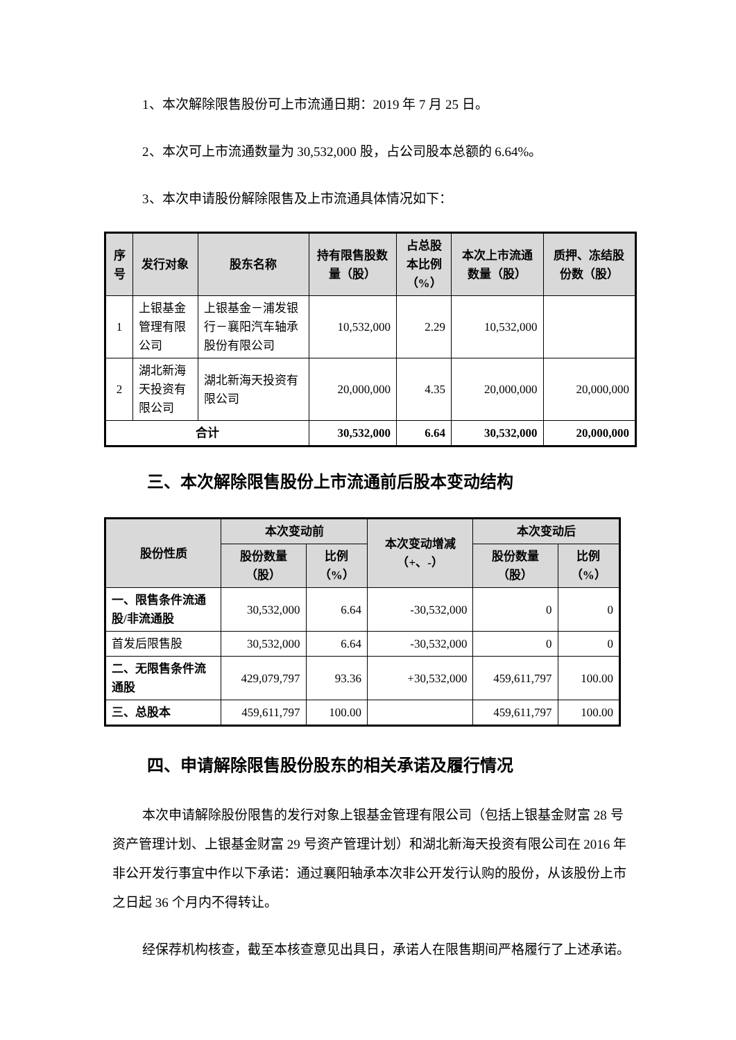1、本次解除限售股份可上市流通日期：2019 年 7 月 25 日。
2、本次可上市流通数量为 30,532,000 股，占公司股本总额的 6.64%。
3、本次申请股份解除限售及上市流通具体情况如下：
| 序号 | 发行对象 | 股东名称 | 持有限售股数量（股） | 占总股本比例（%） | 本次上市流通数量（股） | 质押、冻结股份数（股） |
| --- | --- | --- | --- | --- | --- | --- |
| 1 | 上银基金管理有限公司 | 上银基金－浦发银行－襄阳汽车轴承股份有限公司 | 10,532,000 | 2.29 | 10,532,000 | |
| 2 | 湖北新海天投资有限公司 | 湖北新海天投资有限公司 | 20,000,000 | 4.35 | 20,000,000 | 20,000,000 |
| 合计 | | | 30,532,000 | 6.64 | 30,532,000 | 20,000,000 |
三、本次解除限售股份上市流通前后股本变动结构
| 股份性质 | 本次变动前 | | 本次变动增减（+、-） | 本次变动后 | |
| --- | --- | --- | --- | --- | --- |
| | 股份数量（股） | 比例（%） | | 股份数量（股） | 比例（%） |
| 一、限售条件流通股/非流通股 | 30,532,000 | 6.64 | -30,532,000 | 0 | 0 |
| 首发后限售股 | 30,532,000 | 6.64 | -30,532,000 | 0 | 0 |
| 二、无限售条件流通股 | 429,079,797 | 93.36 | +30,532,000 | 459,611,797 | 100.00 |
| 三、总股本 | 459,611,797 | 100.00 | | 459,611,797 | 100.00 |
四、申请解除限售股份股东的相关承诺及履行情况
本次申请解除股份限售的发行对象上银基金管理有限公司（包括上银基金财富 28 号资产管理计划、上银基金财富 29 号资产管理计划）和湖北新海天投资有限公司在 2016 年非公开发行事宜中作以下承诺：通过襄阳轴承本次非公开发行认购的股份，从该股份上市之日起 36 个月内不得转让。
经保荐机构核查，截至本核查意见出具日，承诺人在限售期间严格履行了上述承诺。